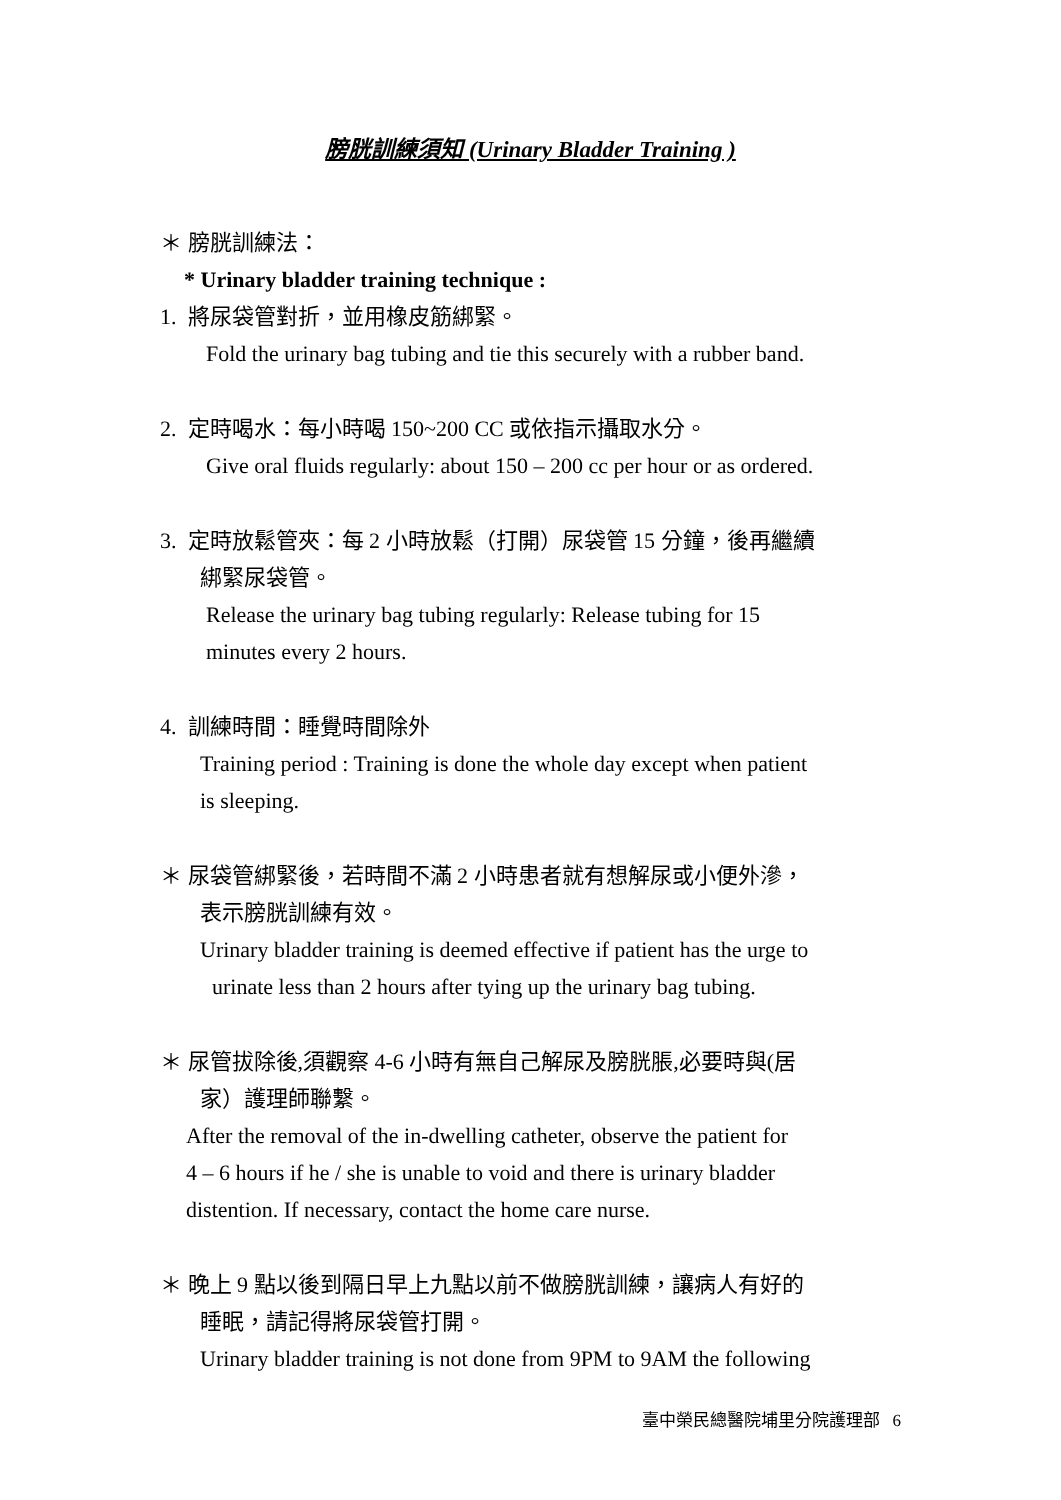膀胱訓練須知 (Urinary Bladder Training )
＊ 膀胱訓練法：
* Urinary bladder training technique :
1. 將尿袋管對折，並用橡皮筋綁緊。
Fold the urinary bag tubing and tie this securely with a rubber band.
2. 定時喝水：每小時喝 150~200 CC 或依指示攝取水分。
Give oral fluids regularly: about 150 – 200 cc per hour or as ordered.
3. 定時放鬆管夾：每 2 小時放鬆（打開）尿袋管 15 分鐘，後再繼續
綁緊尿袋管。
Release the urinary bag tubing regularly: Release tubing for 15
minutes every 2 hours.
4. 訓練時間：睡覺時間除外
Training period : Training is done the whole day except when patient
is sleeping.
＊ 尿袋管綁緊後，若時間不滿 2 小時患者就有想解尿或小便外滲，
表示膀胱訓練有效。
Urinary bladder training is deemed effective if patient has the urge to
urinate less than 2 hours after tying up the urinary bag tubing.
＊ 尿管拔除後,須觀察 4-6 小時有無自己解尿及膀胱脹,必要時與(居
家）護理師聯繫。
After the removal of the in-dwelling catheter, observe the patient for
4 – 6 hours if he / she is unable to void and there is urinary bladder
distention. If necessary, contact the home care nurse.
＊ 晚上 9 點以後到隔日早上九點以前不做膀胱訓練，讓病人有好的
睡眠，請記得將尿袋管打開。
Urinary bladder training is not done from 9PM to 9AM the following
臺中榮民總醫院埔里分院護理部 6